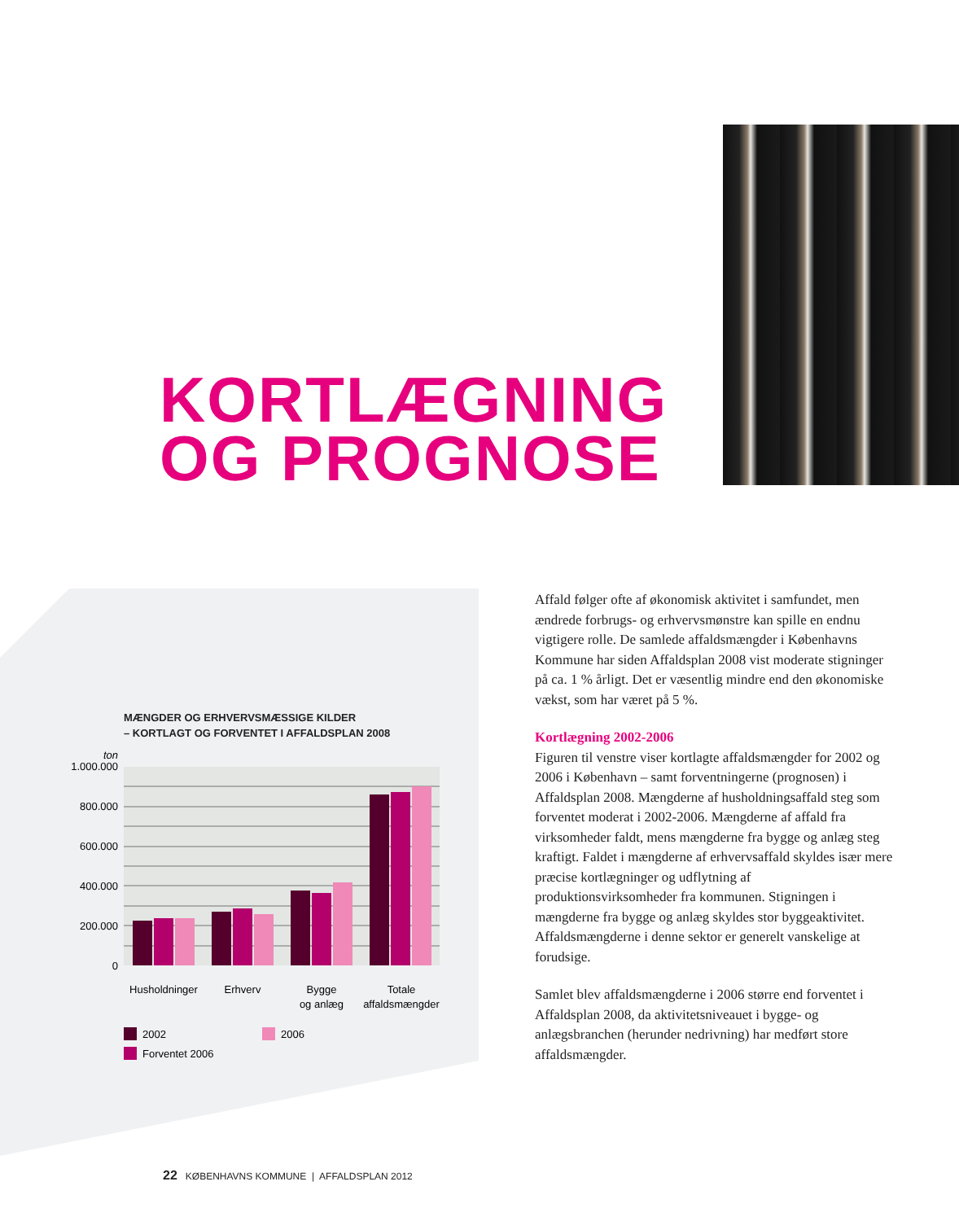KORTLÆGNING
OG PROGNOSE
MÆNGDER OG ERHVERVSMÆSSIGE KILDER
– KORTLAGT OG FORVENTET I AFFALDSPLAN 2008
ton
1.000.000
800.000
600.000
400.000
200.000
0
Husholdninger
Erhverv
Bygge
og anlæg
Totale
affaldsmængder
2002
2006
Forventet 2006
Affald følger ofte af økonomisk aktivitet i samfundet, men ændrede forbrugs- og erhvervsmønstre kan spille en endnu vigtigere rolle. De samlede affaldsmængder i Københavns Kommune har siden Affaldsplan 2008 vist moderate stigninger på ca. 1 % årligt. Det er væsentlig mindre end den økonomiske vækst, som har været på 5 %.
Kortlægning 2002-2006
Figuren til venstre viser kortlagte affaldsmængder for 2002 og 2006 i København – samt forventningerne (prognosen) i Affaldsplan 2008. Mængderne af husholdningsaffald steg som forventet moderat i 2002-2006. Mængderne af affald fra virksomheder faldt, mens mængderne fra bygge og anlæg steg kraftigt. Faldet i mængderne af erhvervsaffald skyldes især mere præcise kortlægninger og udflytning af produktionsvirksomheder fra kommunen. Stigningen i mængderne fra bygge og anlæg skyldes stor byggeaktivitet. Affaldsmængderne i denne sektor er generelt vanskelige at forudsige.
Samlet blev affaldsmængderne i 2006 større end forventet i Affaldsplan 2008, da aktivitetsniveauet i bygge- og anlægsbranchen (herunder nedrivning) har medført store affaldsmængder.
22 KØBENHAVNS KOMMUNE | AFFALDSPLAN 2012